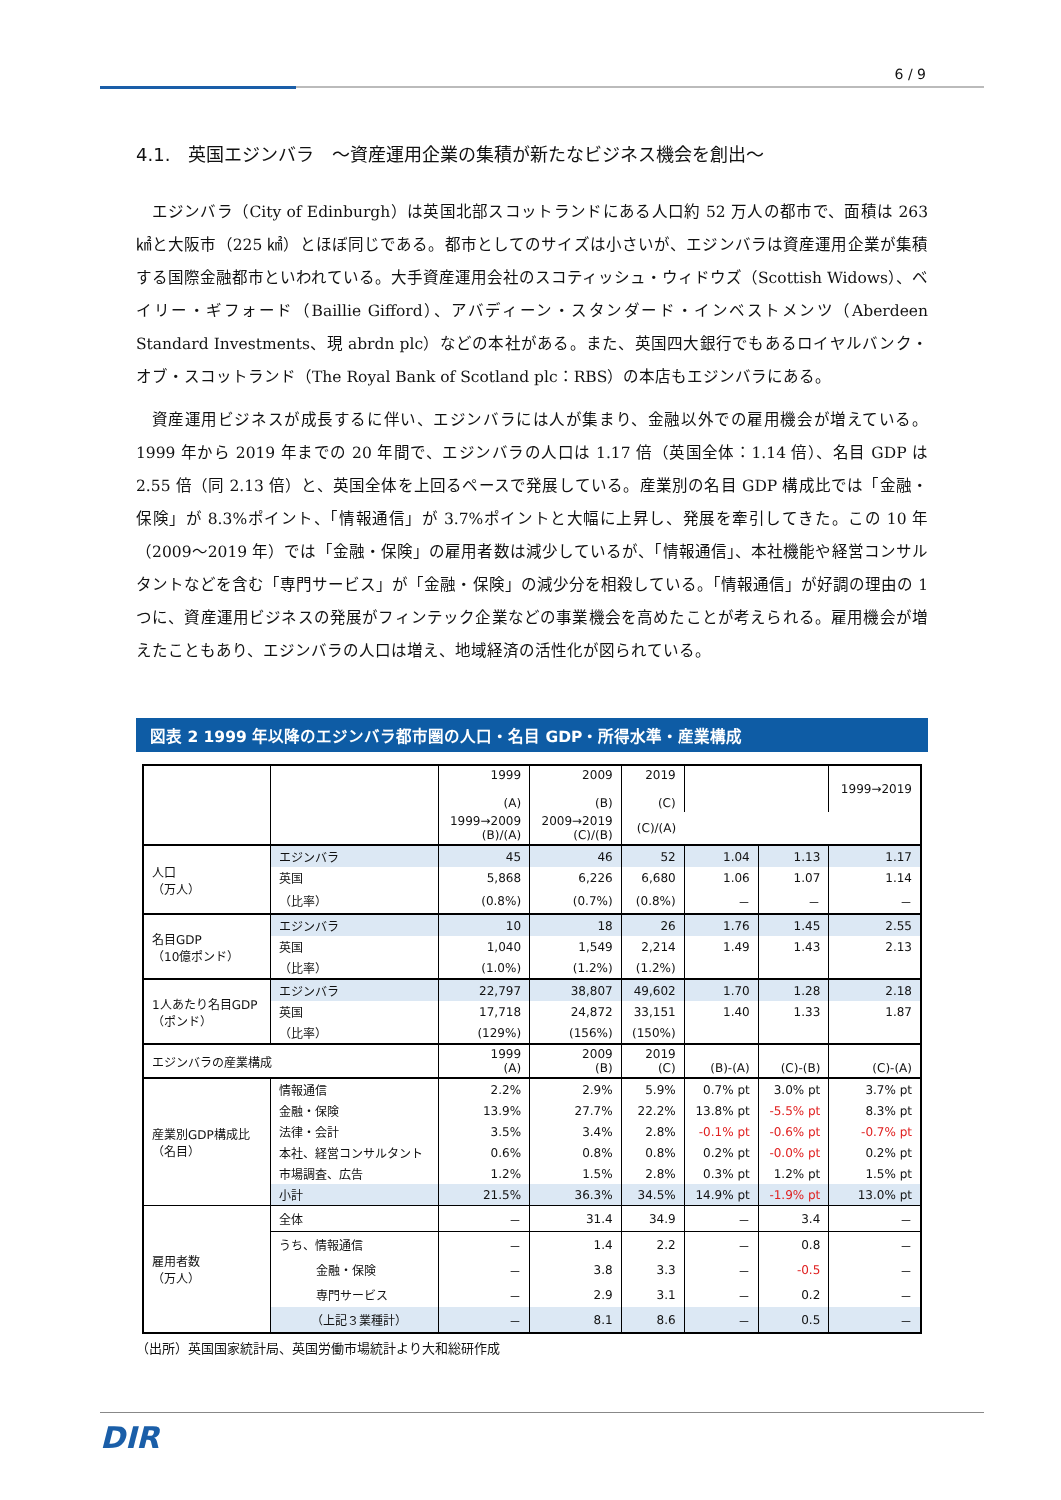6 / 9
4.1.　英国エジンバラ　～資産運用企業の集積が新たなビジネス機会を創出～
エジンバラ（City of Edinburgh）は英国北部スコットランドにある人口約 52 万人の都市で、面積は 263 ㎢と大阪市（225 ㎢）とほぼ同じである。都市としてのサイズは小さいが、エジンバラは資産運用企業が集積する国際金融都市といわれている。大手資産運用会社のスコティッシュ・ウィドウズ（Scottish Widows）、ベイリー・ギフォード（Baillie Gifford）、アバディーン・スタンダード・インベストメンツ（Aberdeen Standard Investments、現 abrdn plc）などの本社がある。また、英国四大銀行でもあるロイヤルバンク・オブ・スコットランド（The Royal Bank of Scotland plc：RBS）の本店もエジンバラにある。
資産運用ビジネスが成長するに伴い、エジンバラには人が集まり、金融以外での雇用機会が増えている。1999 年から 2019 年までの 20 年間で、エジンバラの人口は 1.17 倍（英国全体：1.14 倍）、名目 GDP は 2.55 倍（同 2.13 倍）と、英国全体を上回るペースで発展している。産業別の名目 GDP 構成比では「金融・保険」が 8.3%ポイント、「情報通信」が 3.7%ポイントと大幅に上昇し、発展を牽引してきた。この 10 年（2009～2019 年）では「金融・保険」の雇用者数は減少しているが、「情報通信」、本社機能や経営コンサルタントなどを含む「専門サービス」が「金融・保険」の減少分を相殺している。「情報通信」が好調の理由の 1 つに、資産運用ビジネスの発展がフィンテック企業などの事業機会を高めたことが考えられる。雇用機会が増えたこともあり、エジンバラの人口は増え、地域経済の活性化が図られている。
図表 2 1999 年以降のエジンバラ都市圏の人口・名目 GDP・所得水準・産業構成
| | | 1999 (A) | 2009 (B) | 2019 (C) | | | 1999→2019 |
| | | | | | 1999→2009 (B)/(A) | 2009→2019 (C)/(B) | (C)/(A) |
| 人口 （万人） | エジンバラ | 45 | 46 | 52 | 1.04 | 1.13 | 1.17 |
| | 英国 | 5,868 | 6,226 | 6,680 | 1.06 | 1.07 | 1.14 |
| | （比率） | (0.8%) | (0.7%) | (0.8%) | － | － | － |
| 名目GDP （10億ポンド） | エジンバラ | 10 | 18 | 26 | 1.76 | 1.45 | 2.55 |
| | 英国 | 1,040 | 1,549 | 2,214 | 1.49 | 1.43 | 2.13 |
| | （比率） | (1.0%) | (1.2%) | (1.2%) | | | |
| 1人あたり名目GDP （ポンド） | エジンバラ | 22,797 | 38,807 | 49,602 | 1.70 | 1.28 | 2.18 |
| | 英国 | 17,718 | 24,872 | 33,151 | 1.40 | 1.33 | 1.87 |
| | （比率） | (129%) | (156%) | (150%) | | | |
| エジンバラの産業構成 | | 1999 (A) | 2009 (B) | 2019 (C) | (B)-(A) | (C)-(B) | (C)-(A) |
| 産業別GDP構成比 （名目） | 情報通信 | 2.2% | 2.9% | 5.9% | 0.7% pt | 3.0% pt | 3.7% pt |
| | 金融・保険 | 13.9% | 27.7% | 22.2% | 13.8% pt | -5.5% pt | 8.3% pt |
| | 法律・会計 | 3.5% | 3.4% | 2.8% | -0.1% pt | -0.6% pt | -0.7% pt |
| | 本社、経営コンサルタント | 0.6% | 0.8% | 0.8% | 0.2% pt | -0.0% pt | 0.2% pt |
| | 市場調査、広告 | 1.2% | 1.5% | 2.8% | 0.3% pt | 1.2% pt | 1.5% pt |
| | 小計 | 21.5% | 36.3% | 34.5% | 14.9% pt | -1.9% pt | 13.0% pt |
| 雇用者数 （万人） | 全体 | － | 31.4 | 34.9 | － | 3.4 | － |
| | うち、情報通信 | － | 1.4 | 2.2 | － | 0.8 | － |
| | 金融・保険 | － | 3.8 | 3.3 | － | -0.5 | － |
| | 専門サービス | － | 2.9 | 3.1 | － | 0.2 | － |
| | （上記３業種計） | － | 8.1 | 8.6 | － | 0.5 | － |
（出所）英国国家統計局、英国労働市場統計より大和総研作成
DIR